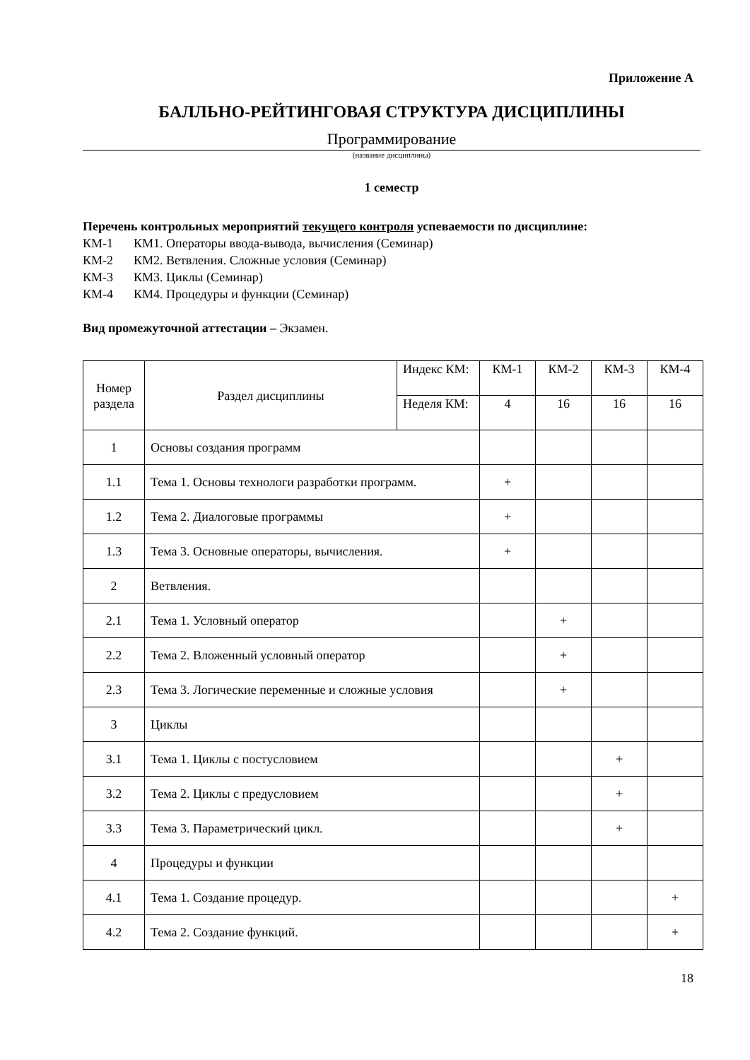Приложение А
БАЛЛЬНО-РЕЙТИНГОВАЯ СТРУКТУРА ДИСЦИПЛИНЫ
Программирование
(название дисциплины)
1 семестр
Перечень контрольных мероприятий текущего контроля успеваемости по дисциплине:
КМ-1 КМ1. Операторы ввода-вывода, вычисления (Семинар)
КМ-2 КМ2. Ветвления. Сложные условия (Семинар)
КМ-3 КМ3. Циклы (Семинар)
КМ-4 КМ4. Процедуры и функции (Семинар)
Вид промежуточной аттестации – Экзамен.
| Номер раздела | Раздел дисциплины | Индекс КМ: | КМ-1 | КМ-2 | КМ-3 | КМ-4 |
| --- | --- | --- | --- | --- | --- | --- |
| | | Неделя КМ: | 4 | 16 | 16 | 16 |
| 1 | Основы создания программ | | | | | |
| 1.1 | Тема 1. Основы технологи разработки программ. | | + | | | |
| 1.2 | Тема 2. Диалоговые программы | | + | | | |
| 1.3 | Тема 3. Основные операторы, вычисления. | | + | | | |
| 2 | Ветвления. | | | | | |
| 2.1 | Тема 1. Условный оператор | | | + | | |
| 2.2 | Тема 2. Вложенный условный оператор | | | + | | |
| 2.3 | Тема 3. Логические переменные и сложные условия | | | + | | |
| 3 | Циклы | | | | | |
| 3.1 | Тема 1. Циклы с постусловием | | | | + | |
| 3.2 | Тема 2. Циклы с предусловием | | | | + | |
| 3.3 | Тема 3. Параметрический цикл. | | | | + | |
| 4 | Процедуры и функции | | | | | |
| 4.1 | Тема 1. Создание процедур. | | | | | + |
| 4.2 | Тема 2. Создание функций. | | | | | + |
18